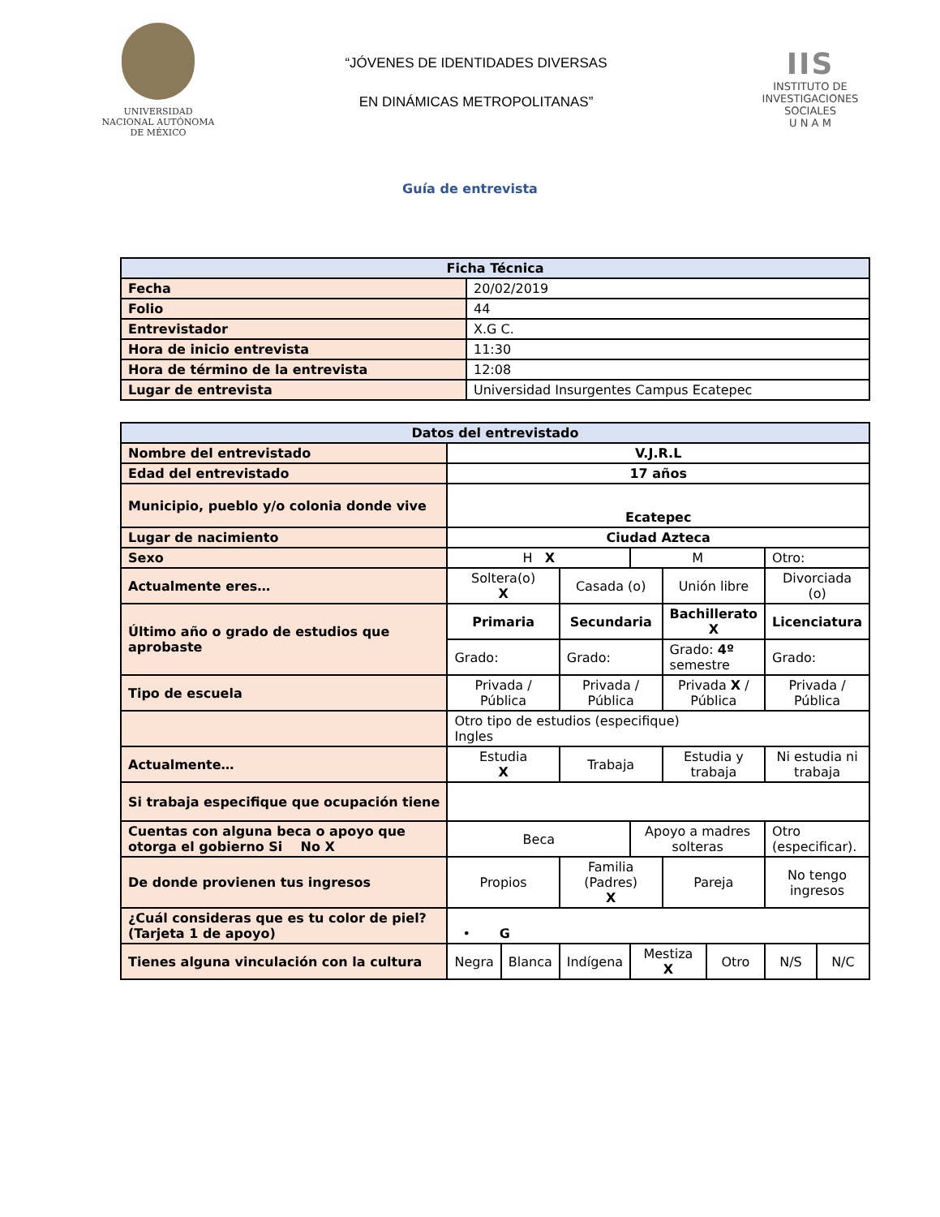UNIVERSIDAD NACIONAL AUTÓNOMA DE MÉXICO
“JÓVENES DE IDENTIDADES DIVERSAS
EN DINÁMICAS METROPOLITANAS”
IIS
INSTITUTO DE INVESTIGACIONES SOCIALES
U N A M
Guía de entrevista
| Ficha Técnica | |
| --- | --- |
| Fecha | 20/02/2019 |
| Folio | 44 |
| Entrevistador | X.G C. |
| Hora de inicio entrevista | 11:30 |
| Hora de término de la entrevista | 12:08 |
| Lugar de entrevista | Universidad Insurgentes Campus Ecatepec |
| Datos del entrevistado | | | | | | | | |
| --- | --- | --- | --- | --- | --- | --- | --- | --- |
| Nombre del entrevistado | V.J.R.L | | | | | | | |
| Edad del entrevistado | 17 años | | | | | | | |
| Municipio, pueblo y/o colonia donde vive | Ecatepec | | | | | | | |
| Lugar de nacimiento | Ciudad Azteca | | | | | | | |
| Sexo | H X | | | M | | | Otro: | |
| Actualmente eres… | Soltera(o) X | | Casada (o) | | Unión libre | | Divorciada (o) | |
| Último año o grado de estudios que aprobaste | Primaria | | Secundaria | | Bachillerato X | | Licenciatura | |
| | Grado: | | Grado: | | Grado: 4º semestre | | Grado: | |
| Tipo de escuela | Privada / Pública | | Privada / Pública | | Privada X / Pública | | Privada / Pública | |
| | Otro tipo de estudios (especifique) Ingles | | | | | | | |
| Actualmente… | Estudia X | | Trabaja | | Estudia y trabaja | | Ni estudia ni trabaja | |
| Si trabaja especifique que ocupación tiene | | | | | | | | |
| Cuentas con alguna beca o apoyo que otorga el gobierno Si No X | Beca | | | Apoyo a madres solteras | | | Otro (especificar). | |
| De donde provienen tus ingresos | Propios | | Familia (Padres) X | | Pareja | | No tengo ingresos | |
| ¿Cuál consideras que es tu color de piel? (Tarjeta 1 de apoyo) | • G | | | | | | | |
| Tienes alguna vinculación con la cultura | Negra | Blanca | Indígena | Mestiza X | | Otro | N/S | N/C |